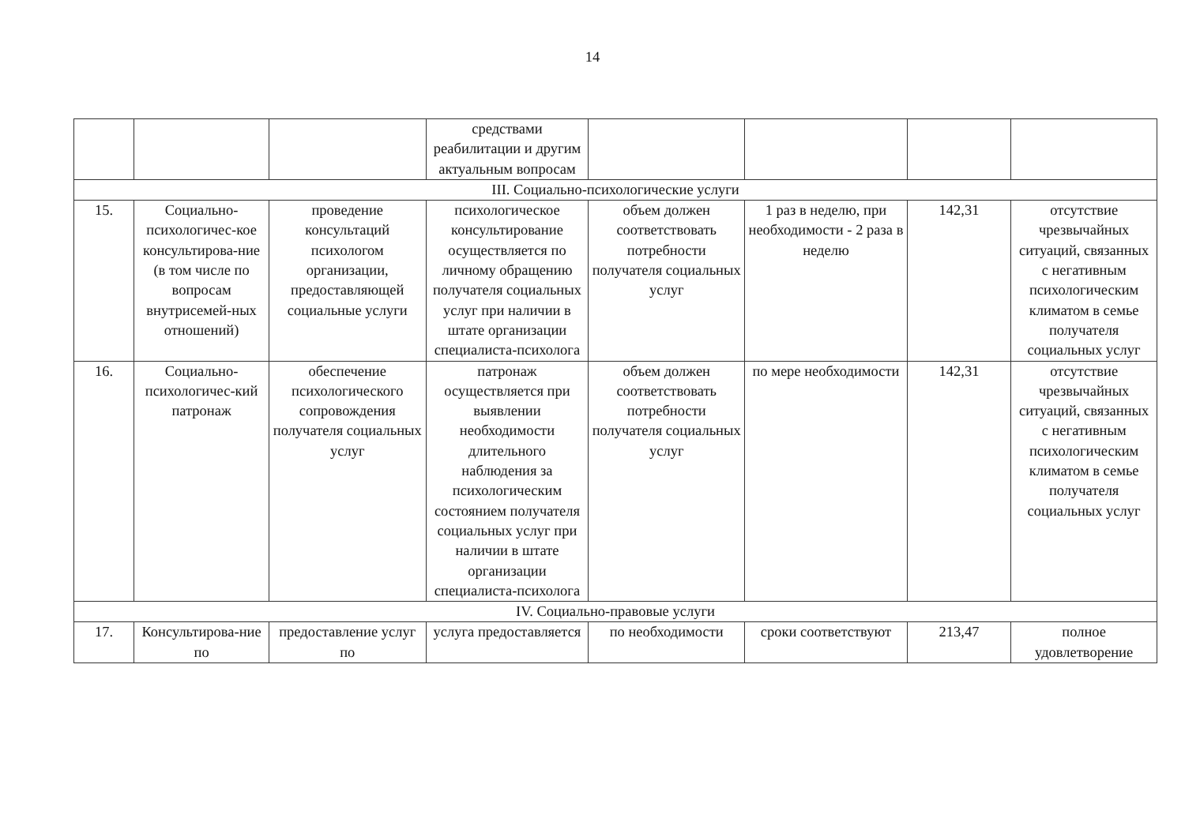14
| | | | средствами реабилитации и другим актуальным вопросам | | | | |
| III. Социально-психологические услуги | | | | | | | |
| 15. | Социально-психологичес-кое консультирова-ние (в том числе по вопросам внутрисемей-ных отношений) | проведение консультаций психологом организации, предоставляющей социальные услуги | психологическое консультирование осуществляется по личному обращению получателя социальных услуг при наличии в штате организации специалиста-психолога | объем должен соответствовать потребности получателя социальных услуг | 1 раз в неделю, при необходимости - 2 раза в неделю | 142,31 | отсутствие чрезвычайных ситуаций, связанных с негативным психологическим климатом в семье получателя социальных услуг |
| 16. | Социально-психологичес-кий патронаж | обеспечение психологического сопровождения получателя социальных услуг | патронаж осуществляется при выявлении необходимости длительного наблюдения за психологическим состоянием получателя социальных услуг при наличии в штате организации специалиста-психолога | объем должен соответствовать потребности получателя социальных услуг | по мере необходимости | 142,31 | отсутствие чрезвычайных ситуаций, связанных с негативным психологическим климатом в семье получателя социальных услуг |
| IV. Социально-правовые услуги | | | | | | | |
| 17. | Консультирова-ние по | предоставление услуг по | услуга предоставляется | по необходимости | сроки соответствуют | 213,47 | полное удовлетворение |